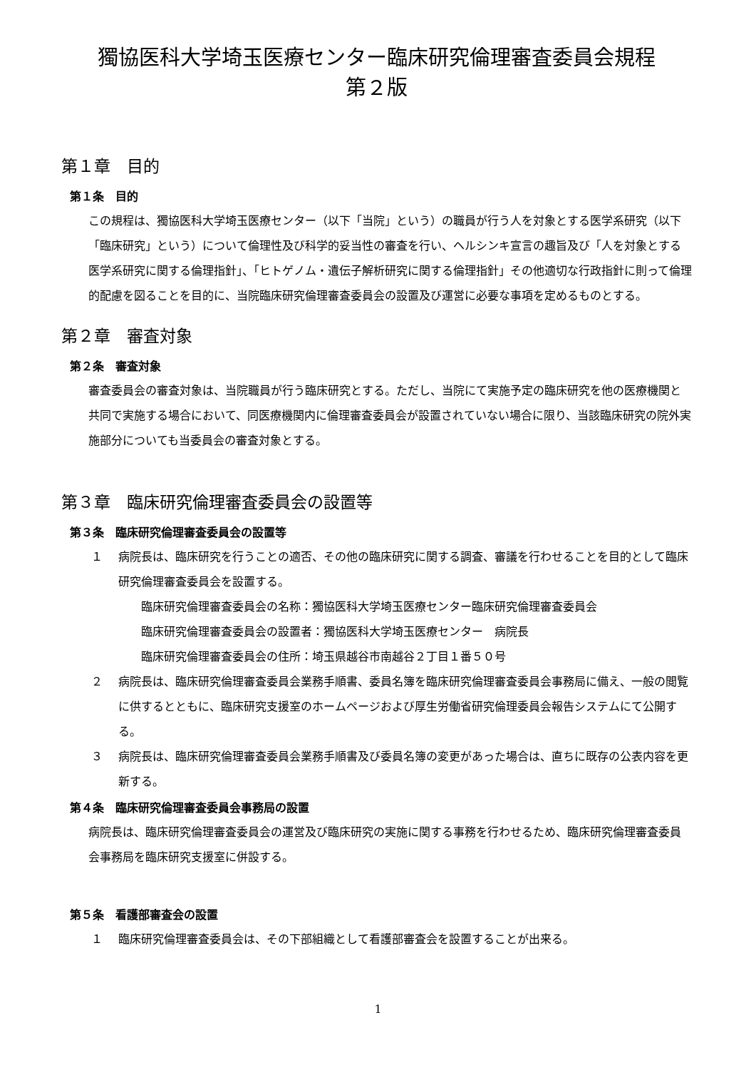獨協医科大学埼玉医療センター臨床研究倫理審査委員会規程
第２版
第１章　目的
第１条　目的
この規程は、獨協医科大学埼玉医療センター（以下「当院」という）の職員が行う人を対象とする医学系研究（以下「臨床研究」という）について倫理性及び科学的妥当性の審査を行い、ヘルシンキ宣言の趣旨及び「人を対象とする医学系研究に関する倫理指針」、「ヒトゲノム・遺伝子解析研究に関する倫理指針」その他適切な行政指針に則って倫理的配慮を図ることを目的に、当院臨床研究倫理審査委員会の設置及び運営に必要な事項を定めるものとする。
第２章　審査対象
第２条　審査対象
審査委員会の審査対象は、当院職員が行う臨床研究とする。ただし、当院にて実施予定の臨床研究を他の医療機関と共同で実施する場合において、同医療機関内に倫理審査委員会が設置されていない場合に限り、当該臨床研究の院外実施部分についても当委員会の審査対象とする。
第３章　臨床研究倫理審査委員会の設置等
第３条　臨床研究倫理審査委員会の設置等
１ 病院長は、臨床研究を行うことの適否、その他の臨床研究に関する調査、審議を行わせることを目的として臨床研究倫理審査委員会を設置する。
臨床研究倫理審査委員会の名称：獨協医科大学埼玉医療センター臨床研究倫理審査委員会
臨床研究倫理審査委員会の設置者：獨協医科大学埼玉医療センター　病院長
臨床研究倫理審査委員会の住所：埼玉県越谷市南越谷２丁目１番５０号
２ 病院長は、臨床研究倫理審査委員会業務手順書、委員名簿を臨床研究倫理審査委員会事務局に備え、一般の閲覧に供するとともに、臨床研究支援室のホームページおよび厚生労働省研究倫理委員会報告システムにて公開する。
３ 病院長は、臨床研究倫理審査委員会業務手順書及び委員名簿の変更があった場合は、直ちに既存の公表内容を更新する。
第４条　臨床研究倫理審査委員会事務局の設置
病院長は、臨床研究倫理審査委員会の運営及び臨床研究の実施に関する事務を行わせるため、臨床研究倫理審査委員会事務局を臨床研究支援室に併設する。
第５条　看護部審査会の設置
１ 臨床研究倫理審査委員会は、その下部組織として看護部審査会を設置することが出来る。
1